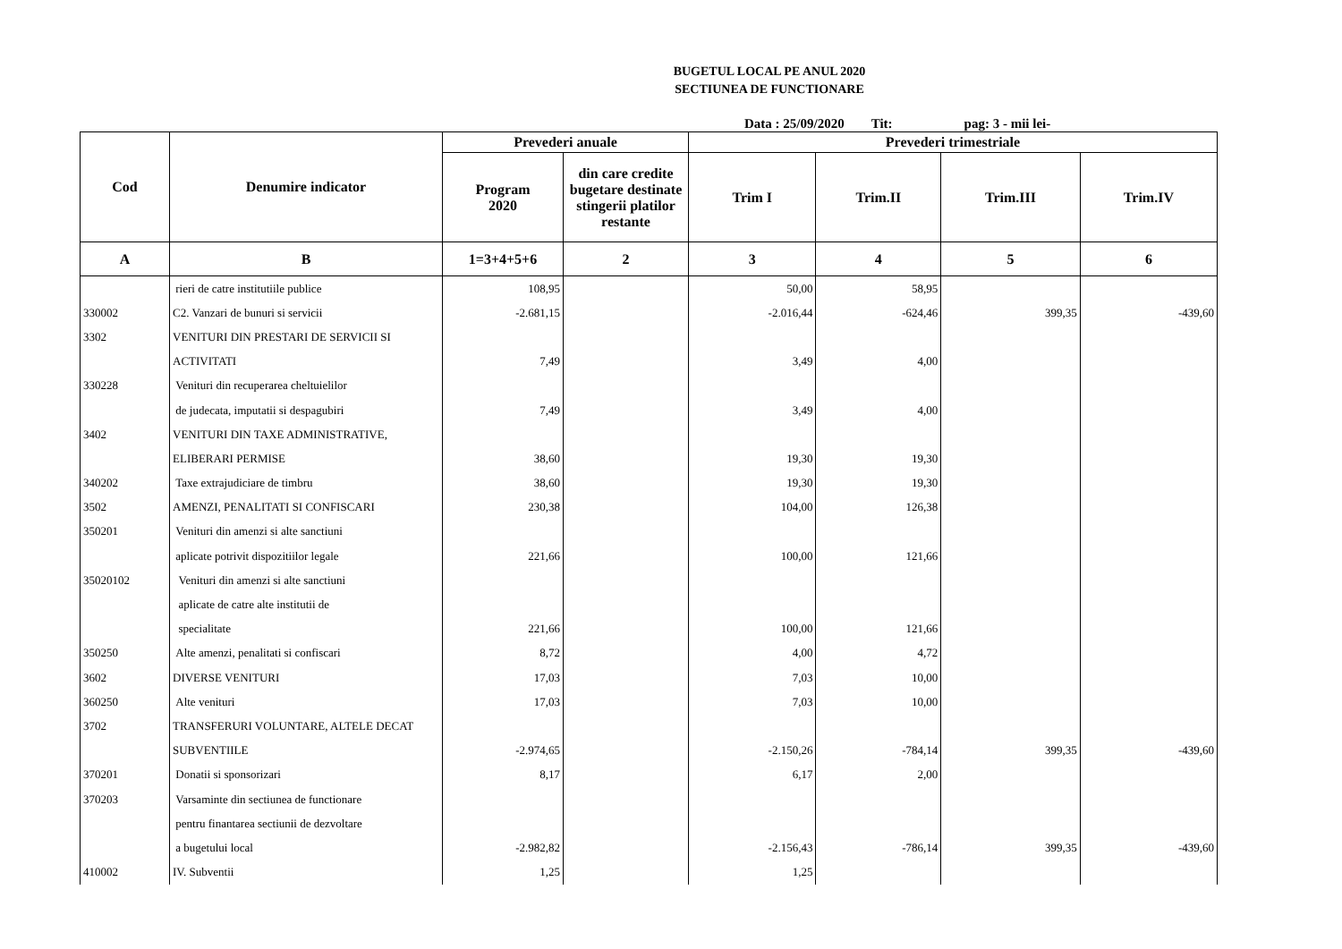BUGETUL LOCAL PE ANUL 2020
SECTIUNEA DE FUNCTIONARE
Data : 25/09/2020 Tit: pag: 3 - mii lei-
| Cod | Denumire indicator | Prevederi anuale | | Prevederi trimestriale | | | |
| --- | --- | --- | --- | --- | --- | --- | --- |
| | | Program 2020 | din care credite bugetare destinate stingerii platilor restante | Trim I | Trim.II | Trim.III | Trim.IV |
| A | B | 1=3+4+5+6 | 2 | 3 | 4 | 5 | 6 |
| | rieri de catre institutiile publice | 108,95 | | 50,00 | 58,95 | | |
| 330002 | C2. Vanzari de bunuri si servicii | -2.681,15 | | -2.016,44 | -624,46 | 399,35 | -439,60 |
| 3302 | VENITURI DIN PRESTARI DE SERVICII SI | | | | | | |
| | ACTIVITATI | 7,49 | | 3,49 | 4,00 | | |
| 330228 | Venituri din recuperarea cheltuielilor | | | | | | |
| | de judecata, imputatii si despagubiri | 7,49 | | 3,49 | 4,00 | | |
| 3402 | VENITURI DIN TAXE ADMINISTRATIVE, | | | | | | |
| | ELIBERARI PERMISE | 38,60 | | 19,30 | 19,30 | | |
| 340202 | Taxe extrajudiciare de timbru | 38,60 | | 19,30 | 19,30 | | |
| 3502 | AMENZI, PENALITATI SI CONFISCARI | 230,38 | | 104,00 | 126,38 | | |
| 350201 | Venituri din amenzi si alte sanctiuni | | | | | | |
| | aplicate potrivit dispozitiilor legale | 221,66 | | 100,00 | 121,66 | | |
| 35020102 | Venituri din amenzi si alte sanctiuni | | | | | | |
| | aplicate de catre alte institutii de | | | | | | |
| | specialitate | 221,66 | | 100,00 | 121,66 | | |
| 350250 | Alte amenzi, penalitati si confiscari | 8,72 | | 4,00 | 4,72 | | |
| 3602 | DIVERSE VENITURI | 17,03 | | 7,03 | 10,00 | | |
| 360250 | Alte venituri | 17,03 | | 7,03 | 10,00 | | |
| 3702 | TRANSFERURI VOLUNTARE, ALTELE DECAT | | | | | | |
| | SUBVENTIILE | -2.974,65 | | -2.150,26 | -784,14 | 399,35 | -439,60 |
| 370201 | Donatii si sponsorizari | 8,17 | | 6,17 | 2,00 | | |
| 370203 | Varsaminte din sectiunea de functionare | | | | | | |
| | pentru finantarea sectiunii de dezvoltare | | | | | | |
| | a bugetului local | -2.982,82 | | -2.156,43 | -786,14 | 399,35 | -439,60 |
| 410002 | IV. Subventii | 1,25 | | 1,25 | | | |